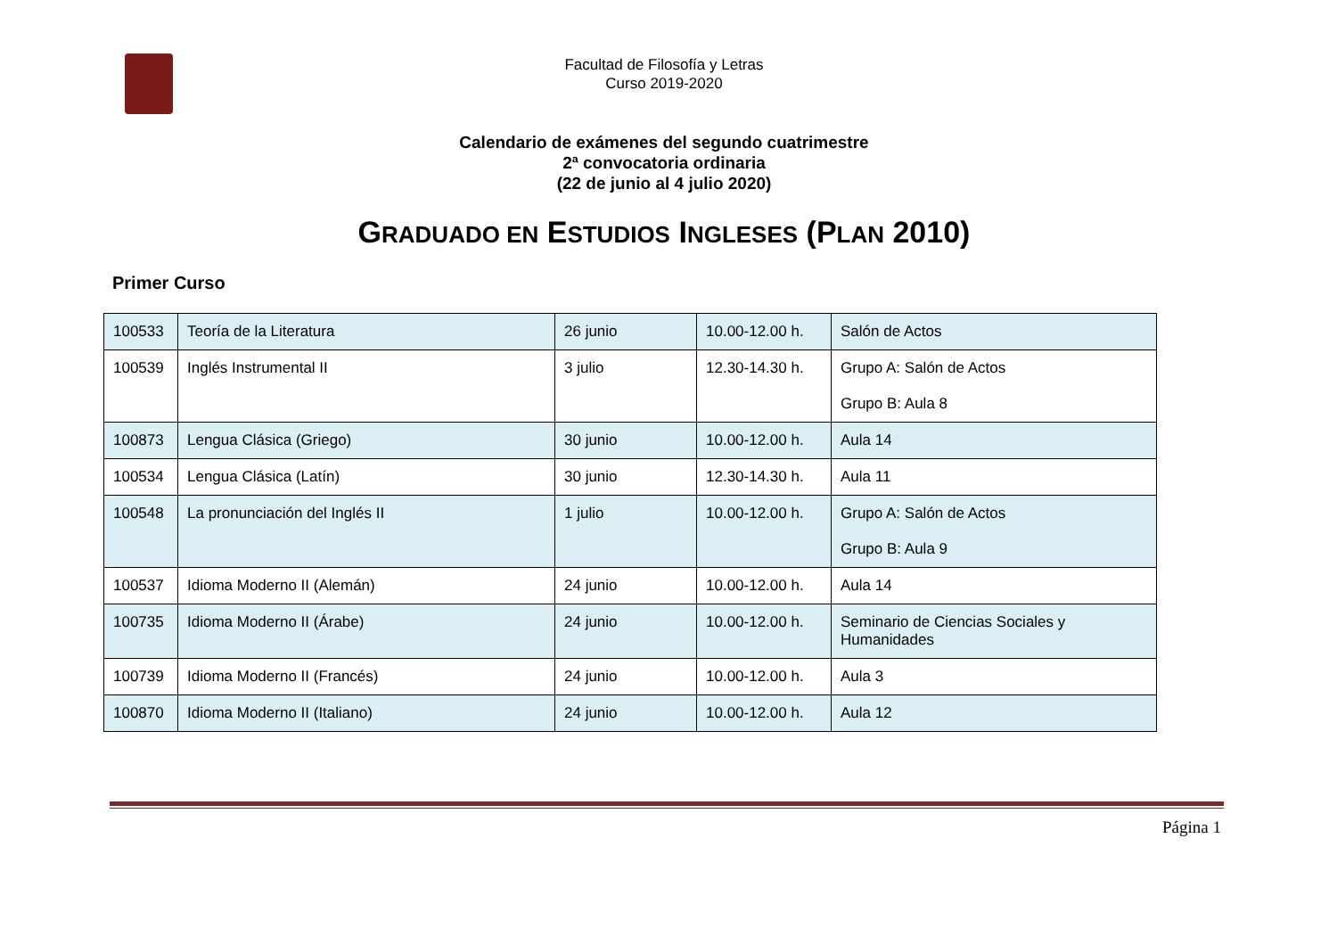Facultad de Filosofía y Letras
Curso 2019-2020
Calendario de exámenes del segundo cuatrimestre
2ª convocatoria ordinaria
(22 de junio al 4 julio 2020)
GRADUADO EN ESTUDIOS INGLESES (PLAN 2010)
Primer Curso
| 100533 | Teoría de la Literatura | 26 junio | 10.00-12.00 h. | Salón de Actos |
| 100539 | Inglés Instrumental II | 3 julio | 12.30-14.30 h. | Grupo A: Salón de Actos Grupo B: Aula 8 |
| 100873 | Lengua Clásica (Griego) | 30 junio | 10.00-12.00 h. | Aula 14 |
| 100534 | Lengua Clásica (Latín) | 30 junio | 12.30-14.30 h. | Aula 11 |
| 100548 | La pronunciación del Inglés II | 1 julio | 10.00-12.00 h. | Grupo A: Salón de Actos Grupo B: Aula 9 |
| 100537 | Idioma Moderno II (Alemán) | 24 junio | 10.00-12.00 h. | Aula 14 |
| 100735 | Idioma Moderno II (Árabe) | 24 junio | 10.00-12.00 h. | Seminario de Ciencias Sociales y Humanidades |
| 100739 | Idioma Moderno II (Francés) | 24 junio | 10.00-12.00 h. | Aula 3 |
| 100870 | Idioma Moderno II (Italiano) | 24 junio | 10.00-12.00 h. | Aula 12 |
Página 1